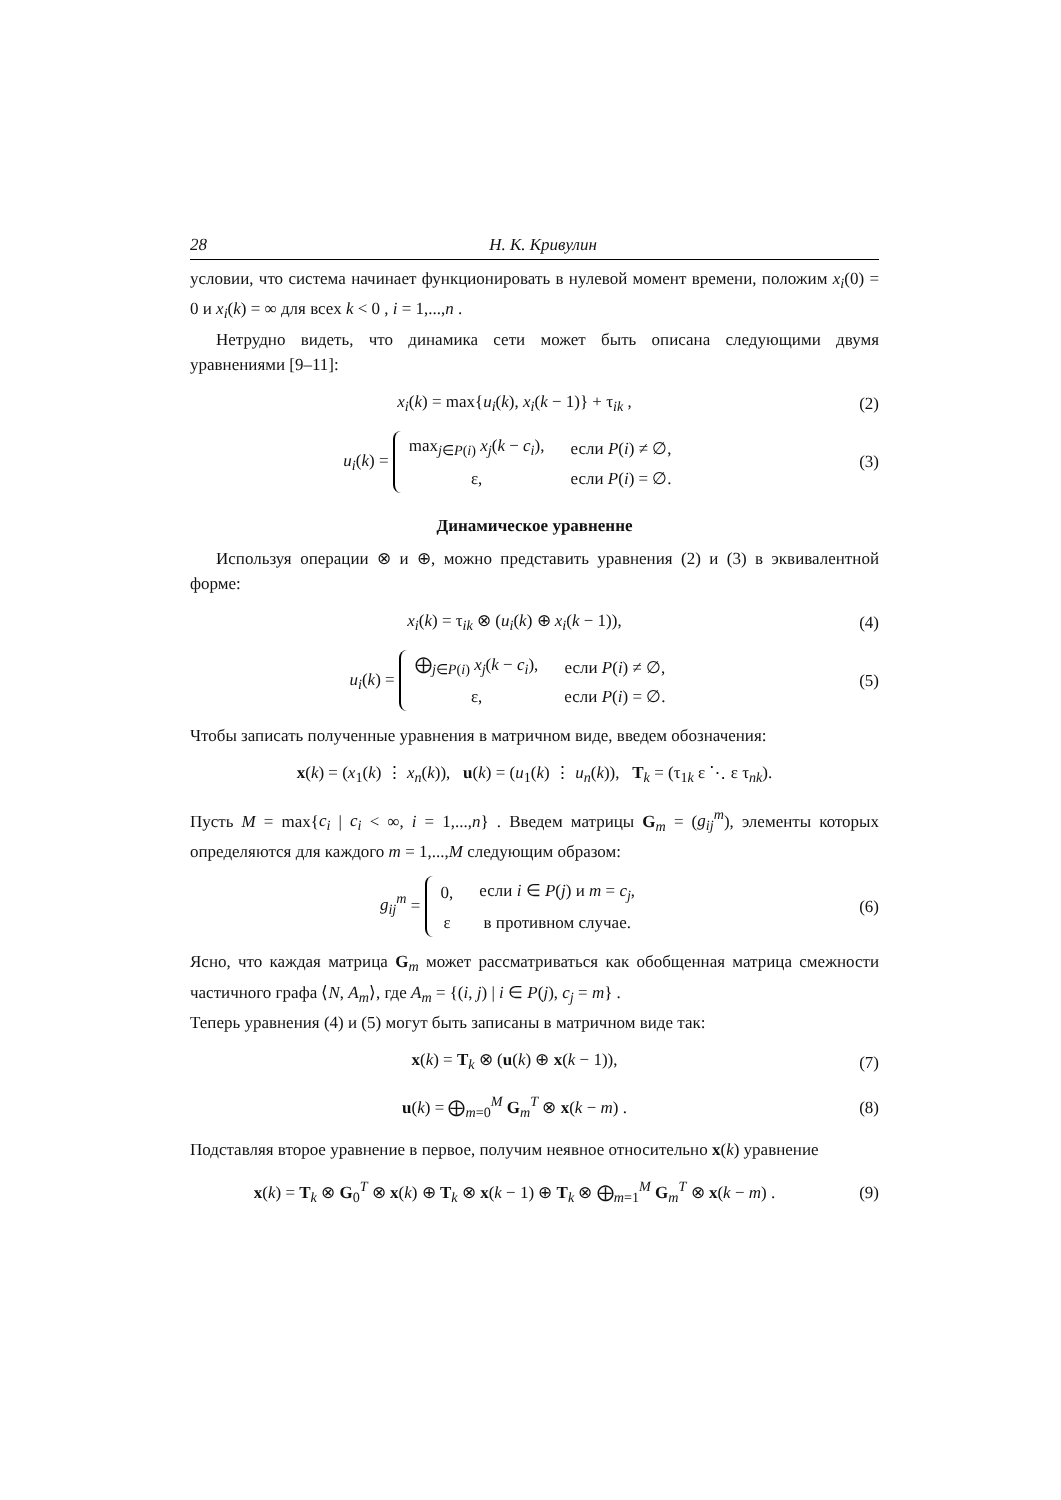28 Н. К. Кривулин
условии, что система начинает функционировать в нулевой момент времени, положим x<sub>i</sub>(0) = 0 и x<sub>i</sub>(k) = ∞ для всех k < 0 , i = 1,...,n .
Нетрудно видеть, что динамика сети может быть описана следующими двумя уравнениями [9–11]:
x<sub>i</sub>(k) = max{u<sub>i</sub>(k), x<sub>i</sub>(k − 1)} + τ<sub>ik</sub> ,
(2)
u<sub>i</sub>(k) =
| max<sub>j∈P(i)</sub> x<sub>j</sub> ( k − c<sub>i</sub> ), | если P ( i ) ≠ ∅, |
| ε, | если P ( i ) = ∅. |
(3)
Динамическое уравненне
Используя операции ⊗ и ⊕, можно представить уравнения (2) и (3) в эквивалентной форме:
x<sub>i</sub>(k) = τ<sub>ik</sub> ⊗ (u<sub>i</sub>(k) ⊕ x<sub>i</sub>(k − 1)),
(4)
u<sub>i</sub>(k) =
| ⨁<sub>j∈P(i)</sub> x<sub>j</sub> ( k − c<sub>i</sub> ), | если P ( i ) ≠ ∅, |
| ε, | если P ( i ) = ∅. |
(5)
Чтобы записать полученные уравнения в матричном виде, введем обозначения:
x(k) = (x<sub>1</sub>(k) ⋮ x<sub>n</sub>(k)), u(k) = (u<sub>1</sub>(k) ⋮ u<sub>n</sub>(k)), T<sub>k</sub> = (τ<sub>1k</sub> ε ⋱ ε τ<sub>nk</sub>).
Пусть M = max{c<sub>i</sub> | c<sub>i</sub> < ∞, i = 1,...,n} . Введем матрицы G<sub>m</sub> = (g<sub>ij</sub><sup>m</sup>), элементы которых определяются для каждого m = 1,...,M следующим образом:
g<sub>ij</sub><sup>m</sup> =
| 0, | если i ∈ P ( j ) и m = c<sub>j</sub> , |
| ε | в противном случае. |
(6)
Ясно, что каждая матрица G<sub>m</sub> может рассматриваться как обобщенная матрица смежности частичного графа ⟨N, A<sub>m</sub>⟩, где A<sub>m</sub> = {(i, j) | i ∈ P(j), c<sub>j</sub> = m} .
Теперь уравнения (4) и (5) могут быть записаны в матричном виде так:
x(k) = T<sub>k</sub> ⊗ (u(k) ⊕ x(k − 1)), (7)
u(k) = ⨁<sub>m=0</sub><sup>M</sup> G<sub>m</sub><sup>T</sup> ⊗ x(k − m) . (8)
Подставляя второе уравнение в первое, получим неявное относительно x(k) уравнение
x(k) = T<sub>k</sub> ⊗ G<sub>0</sub><sup>T</sup> ⊗ x(k) ⊕ T<sub>k</sub> ⊗ x(k − 1) ⊕ T<sub>k</sub> ⊗ ⨁<sub>m=1</sub><sup>M</sup> G<sub>m</sub><sup>T</sup> ⊗ x(k − m) .
(9)